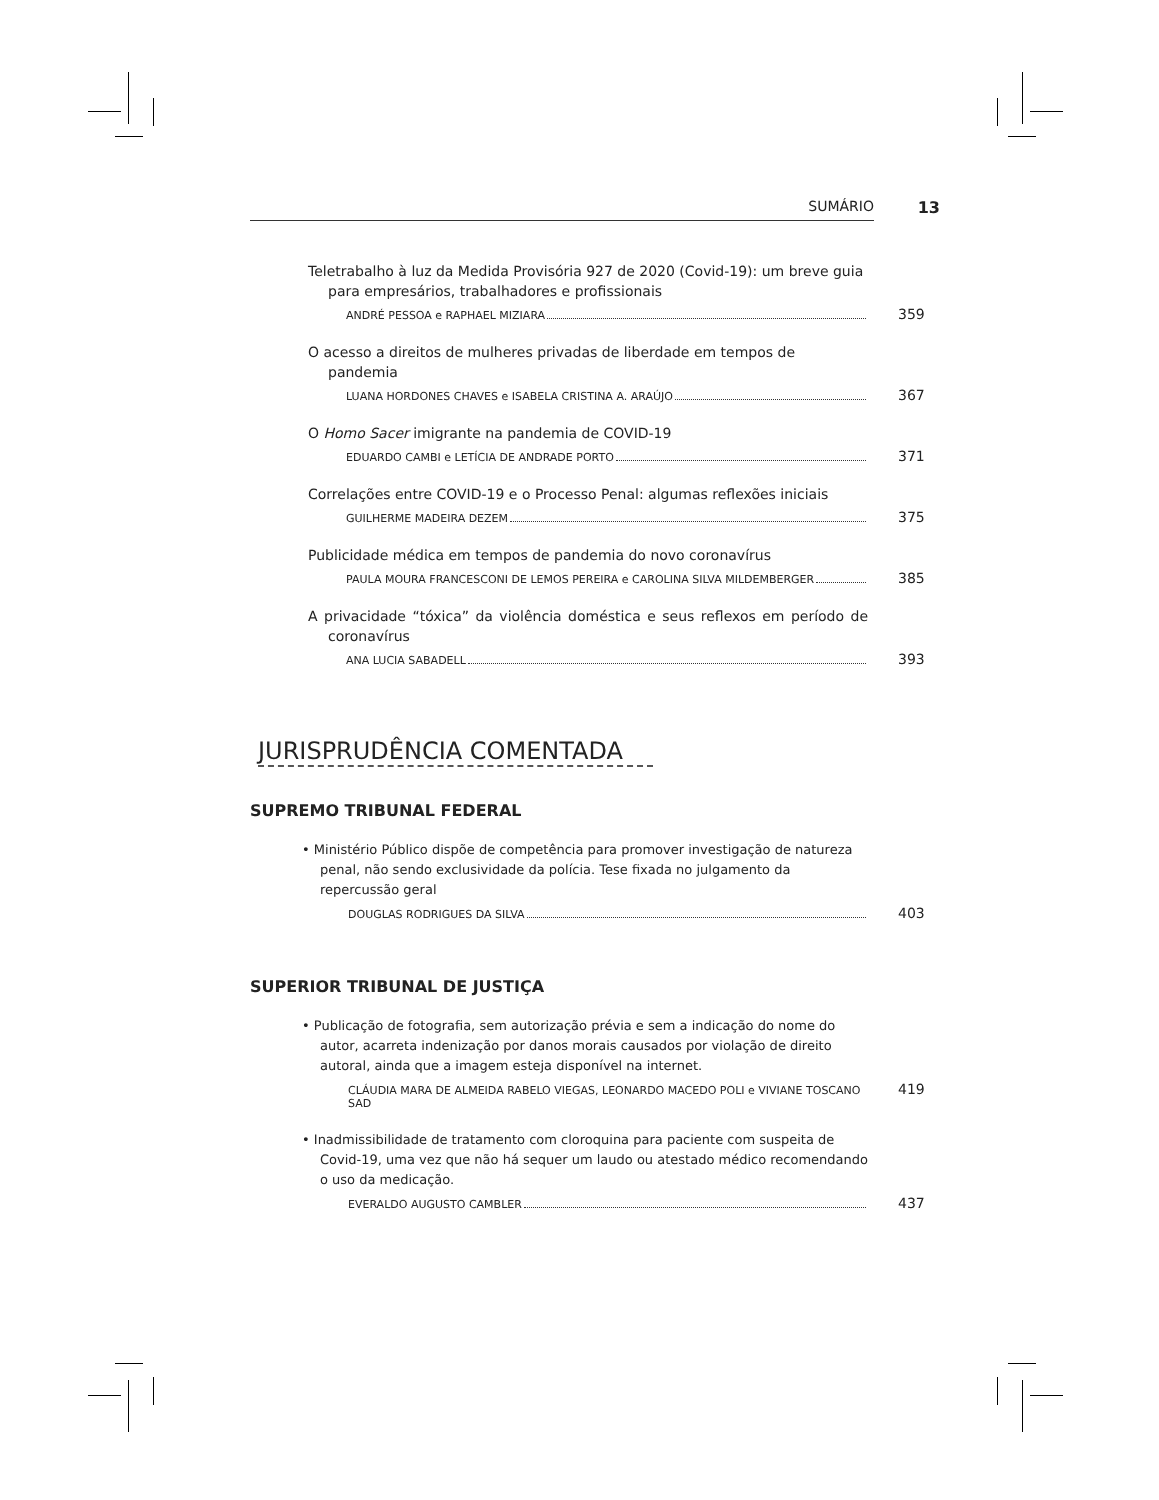SUMÁRIO 13
Teletrabalho à luz da Medida Provisória 927 de 2020 (Covid-19): um breve guia para empresários, trabalhadores e profissionais
ANDRÉ PESSOA e RAPHAEL MIZIARA
359
O acesso a direitos de mulheres privadas de liberdade em tempos de pandemia
LUANA HORDONES CHAVES e ISABELA CRISTINA A. ARAÚJO
367
O Homo Sacer imigrante na pandemia de COVID-19
EDUARDO CAMBI e LETÍCIA DE ANDRADE PORTO
371
Correlações entre COVID-19 e o Processo Penal: algumas reflexões iniciais
GUILHERME MADEIRA DEZEM
375
Publicidade médica em tempos de pandemia do novo coronavírus
PAULA MOURA FRANCESCONI DE LEMOS PEREIRA e CAROLINA SILVA MILDEMBERGER
385
A privacidade “tóxica” da violência doméstica e seus reflexos em período de coronavírus
ANA LUCIA SABADELL
393
JURISPRUDÊNCIA COMENTADA
SUPREMO TRIBUNAL FEDERAL
• Ministério Público dispõe de competência para promover investigação de natureza penal, não sendo exclusividade da polícia. Tese fixada no julgamento da repercussão geral
DOUGLAS RODRIGUES DA SILVA
403
SUPERIOR TRIBUNAL DE JUSTIÇA
• Publicação de fotografia, sem autorização prévia e sem a indicação do nome do autor, acarreta indenização por danos morais causados por violação de direito autoral, ainda que a imagem esteja disponível na internet.
CLÁUDIA MARA DE ALMEIDA RABELO VIEGAS, LEONARDO MACEDO POLI e VIVIANE TOSCANO SAD
419
• Inadmissibilidade de tratamento com cloroquina para paciente com suspeita de Covid-19, uma vez que não há sequer um laudo ou atestado médico recomendando o uso da medicação.
EVERALDO AUGUSTO CAMBLER
437